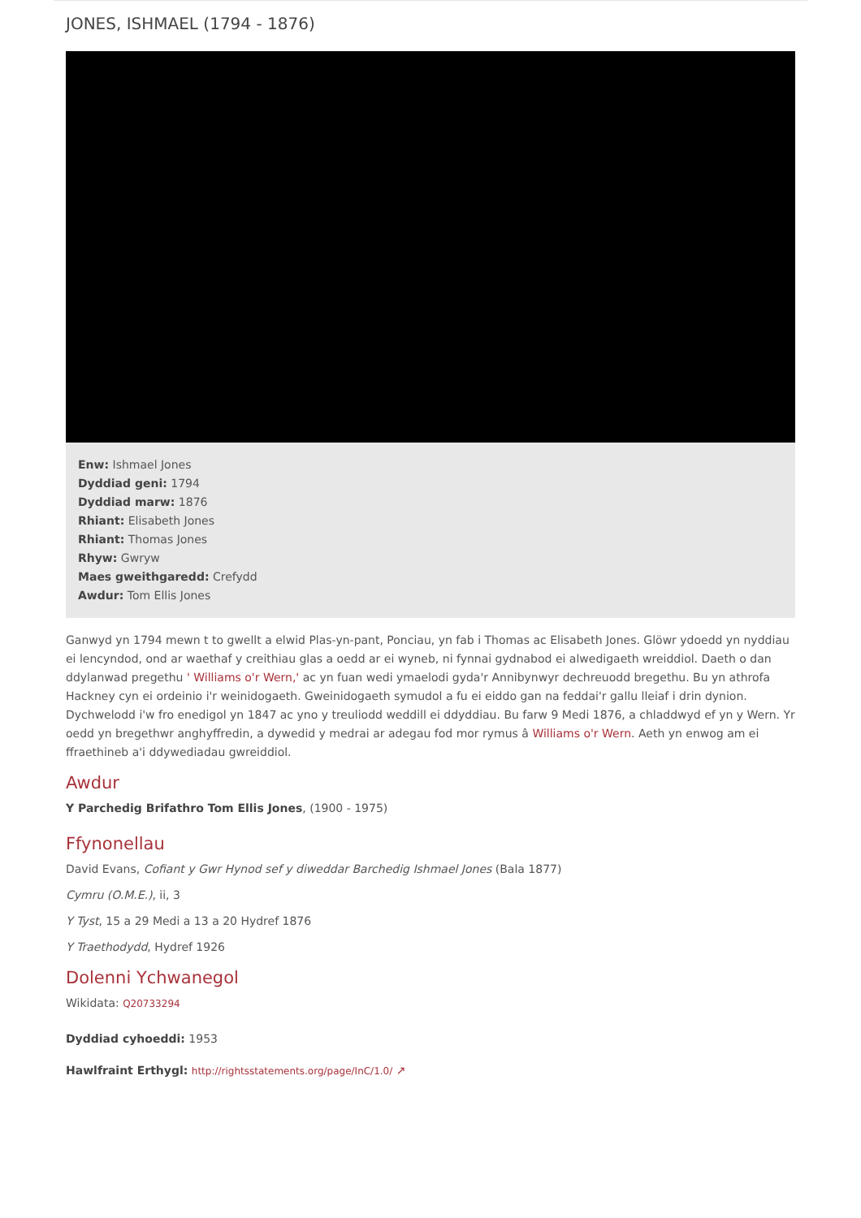JONES, ISHMAEL (1794 - 1876)
Enw: Ishmael Jones
Dyddiad geni: 1794
Dyddiad marw: 1876
Rhiant: Elisabeth Jones
Rhiant: Thomas Jones
Rhyw: Gwryw
Maes gweithgaredd: Crefydd
Awdur: Tom Ellis Jones
Ganwyd yn 1794 mewn t to gwellt a elwid Plas-yn-pant, Ponciau, yn fab i Thomas ac Elisabeth Jones. Glöwr ydoedd yn nyddiau ei lencyndod, ond ar waethaf y creithiau glas a oedd ar ei wyneb, ni fynnai gydnabod ei alwedigaeth wreiddiol. Daeth o dan ddylanwad pregethu ' Williams o'r Wern,' ac yn fuan wedi ymaelodi gyda'r Annibynwyr dechreuodd bregethu. Bu yn athrofa Hackney cyn ei ordeinio i'r weinidogaeth. Gweinidogaeth symudol a fu ei eiddo gan na feddai'r gallu lleiaf i drin dynion. Dychwelodd i'w fro enedigol yn 1847 ac yno y treuliodd weddill ei ddyddiau. Bu farw 9 Medi 1876, a chladdwyd ef yn y Wern. Yr oedd yn bregethwr anghyffredin, a dywedid y medrai ar adegau fod mor rymus â Williams o'r Wern. Aeth yn enwog am ei ffraethineb a'i ddywediadau gwreiddiol.
Awdur
Y Parchedig Brifathro Tom Ellis Jones, (1900 - 1975)
Ffynonellau
David Evans, Cofiant y Gwr Hynod sef y diweddar Barchedig Ishmael Jones (Bala 1877)
Cymru (O.M.E.), ii, 3
Y Tyst, 15 a 29 Medi a 13 a 20 Hydref 1876
Y Traethodydd, Hydref 1926
Dolenni Ychwanegol
Wikidata: Q20733294
Dyddiad cyhoeddi: 1953
Hawlfraint Erthygl: http://rightsstatements.org/page/InC/1.0/ ↗